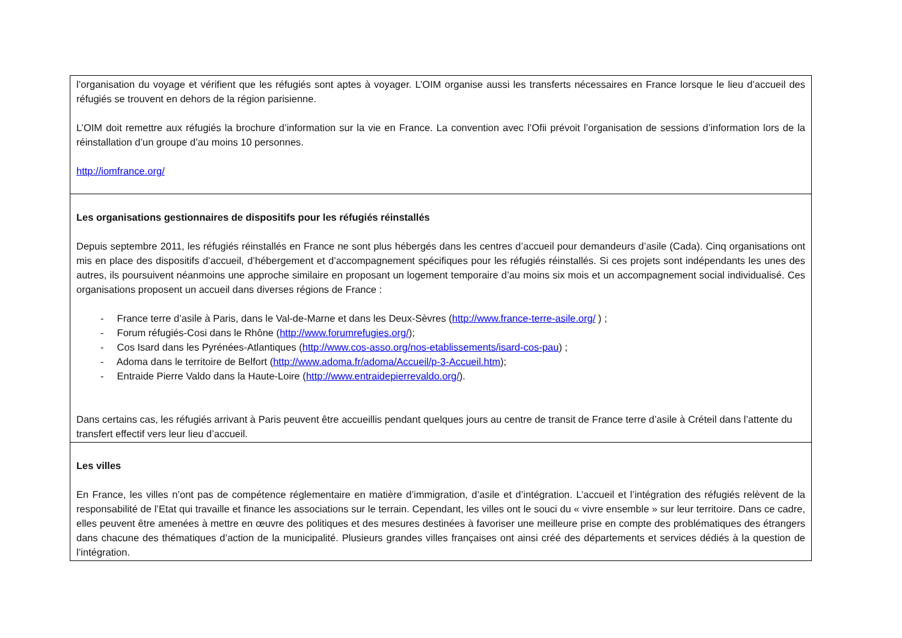| l’organisation du voyage et vérifient que les réfugiés sont aptes à voyager. L’OIM organise aussi les transferts nécessaires en France lorsque le lieu d’accueil des réfugiés se trouvent en dehors de la région parisienne. L’OIM doit remettre aux réfugiés la brochure d’information sur la vie en France. La convention avec l’Ofii prévoit l’organisation de sessions d’information lors de la réinstallation d’un groupe d’au moins 10 personnes. http://iomfrance.org/ |
| Les organisations gestionnaires de dispositifs pour les réfugiés réinstallés Depuis septembre 2011, les réfugiés réinstallés en France ne sont plus hébergés dans les centres d’accueil pour demandeurs d’asile (Cada). Cinq organisations ont mis en place des dispositifs d’accueil, d’hébergement et d’accompagnement spécifiques pour les réfugiés réinstallés. Si ces projets sont indépendants les unes des autres, ils poursuivent néanmoins une approche similaire en proposant un logement temporaire d’au moins six mois et un accompagnement social individualisé. Ces organisations proposent un accueil dans diverses régions de France : - France terre d’asile à Paris, dans le Val-de-Marne et dans les Deux-Sèvres ( http://www.france-terre-asile.org/ ) ; - Forum réfugiés-Cosi dans le Rhône ( http://www.forumrefugies.org/ ); - Cos Isard dans les Pyrénées-Atlantiques ( http://www.cos-asso.org/nos-etablissements/isard-cos-pau ) ; - Adoma dans le territoire de Belfort ( http://www.adoma.fr/adoma/Accueil/p-3-Accueil.htm ); - Entraide Pierre Valdo dans la Haute-Loire ( http://www.entraidepierrevaldo.org/ ). Dans certains cas, les réfugiés arrivant à Paris peuvent être accueillis pendant quelques jours au centre de transit de France terre d’asile à Créteil dans l’attente du transfert effectif vers leur lieu d’accueil. |
| Les villes En France, les villes n’ont pas de compétence réglementaire en matière d’immigration, d’asile et d’intégration. L’accueil et l’intégration des réfugiés relèvent de la responsabilité de l’Etat qui travaille et finance les associations sur le terrain. Cependant, les villes ont le souci du « vivre ensemble » sur leur territoire. Dans ce cadre, elles peuvent être amenées à mettre en œuvre des politiques et des mesures destinées à favoriser une meilleure prise en compte des problématiques des étrangers dans chacune des thématiques d’action de la municipalité. Plusieurs grandes villes françaises ont ainsi créé des départements et services dédiés à la question de l’intégration. |